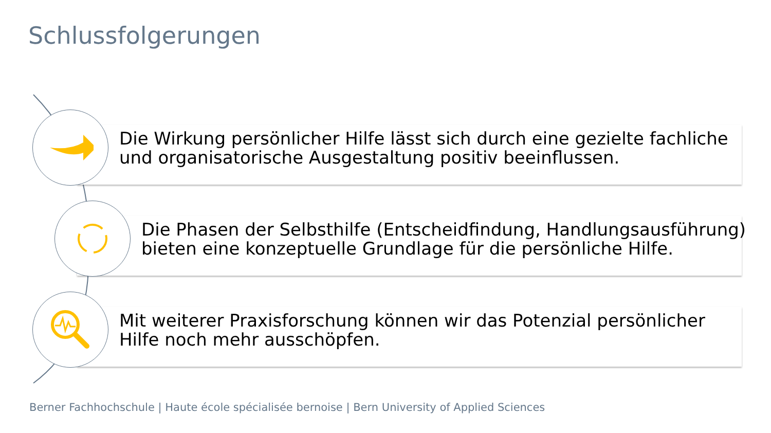Schlussfolgerungen
Die Wirkung persönlicher Hilfe lässt sich durch eine gezielte fachliche
und organisatorische Ausgestaltung positiv beeinflussen.
Die Phasen der Selbsthilfe (Entscheidfindung, Handlungsausführung)
bieten eine konzeptuelle Grundlage für die persönliche Hilfe.
Mit weiterer Praxisforschung können wir das Potenzial persönlicher
Hilfe noch mehr ausschöpfen.
Berner Fachhochschule | Haute école spécialisée bernoise | Bern University of Applied Sciences